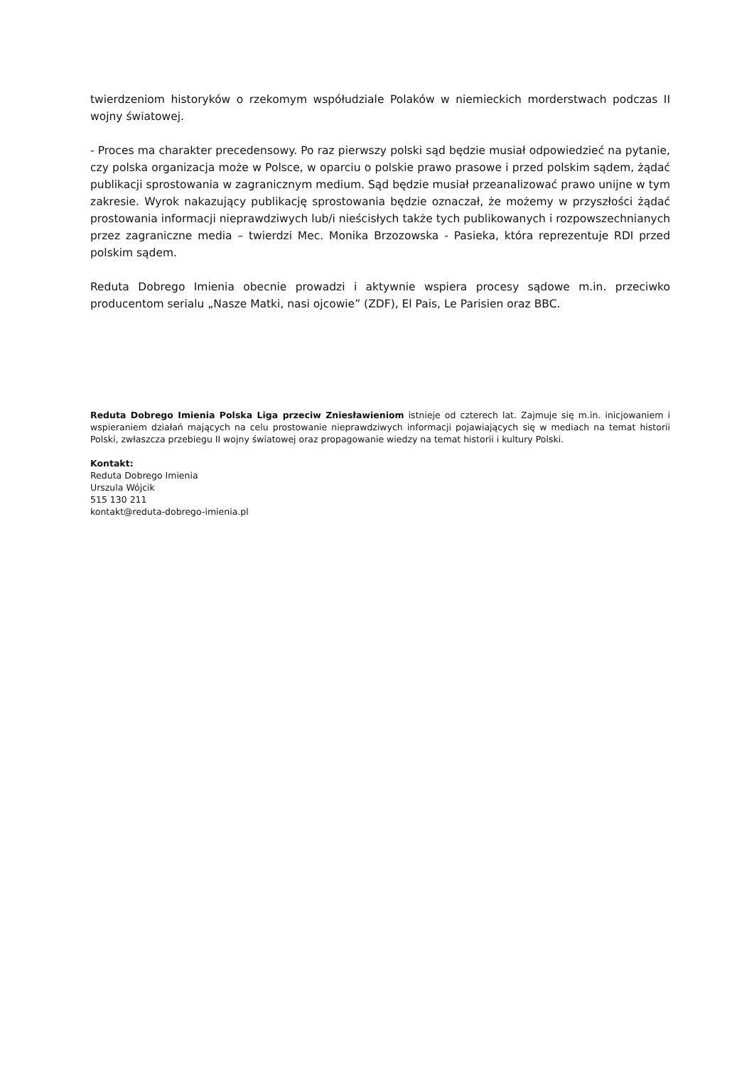twierdzeniom historyków o rzekomym współudziale Polaków w niemieckich morderstwach podczas II wojny światowej.
- Proces ma charakter precedensowy. Po raz pierwszy polski sąd będzie musiał odpowiedzieć na pytanie, czy polska organizacja może w Polsce, w oparciu o polskie prawo prasowe i przed polskim sądem, żądać publikacji sprostowania w zagranicznym medium. Sąd będzie musiał przeanalizować prawo unijne w tym zakresie. Wyrok nakazujący publikację sprostowania będzie oznaczał, że możemy w przyszłości żądać prostowania informacji nieprawdziwych lub/i nieścisłych także tych publikowanych i rozpowszechnianych przez zagraniczne media – twierdzi Mec. Monika Brzozowska - Pasieka, która reprezentuje RDI przed polskim sądem.
Reduta Dobrego Imienia obecnie prowadzi i aktywnie wspiera procesy sądowe m.in. przeciwko producentom serialu „Nasze Matki, nasi ojcowie” (ZDF), El Pais, Le Parisien oraz BBC.
Reduta Dobrego Imienia Polska Liga przeciw Zniesławieniom istnieje od czterech lat. Zajmuje się m.in. inicjowaniem i wspieraniem działań mających na celu prostowanie nieprawdziwych informacji pojawiających się w mediach na temat historii Polski, zwłaszcza przebiegu II wojny światowej oraz propagowanie wiedzy na temat historii i kultury Polski.
Kontakt:
Reduta Dobrego Imienia
Urszula Wójcik
515 130 211
kontakt@reduta-dobrego-imienia.pl